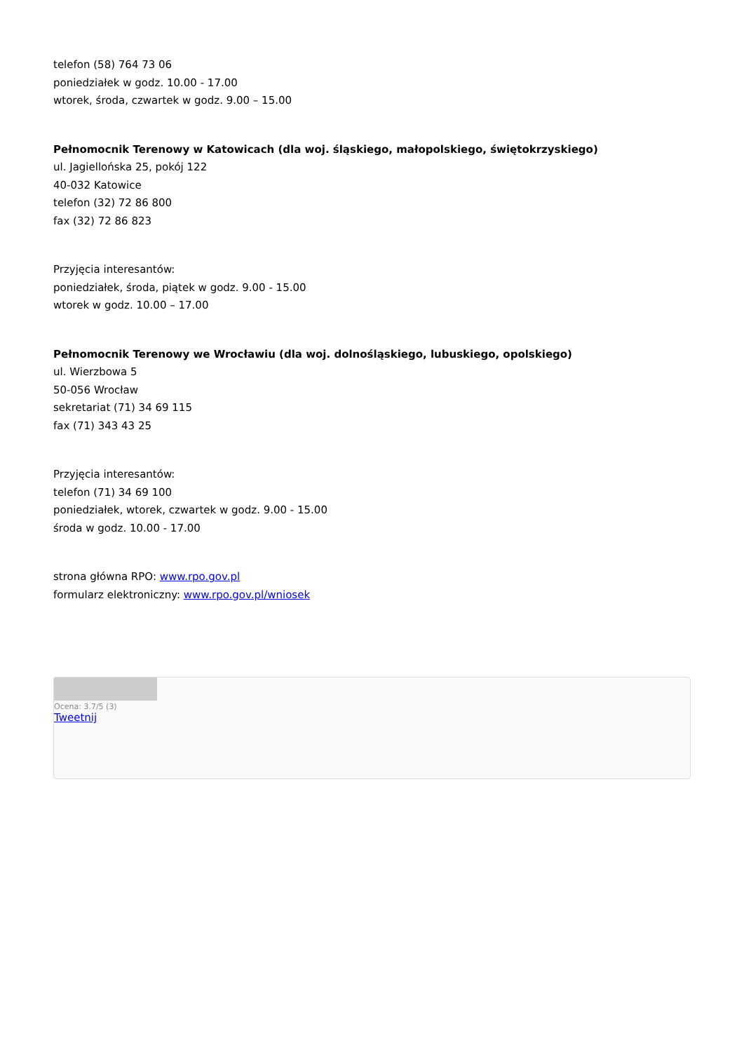telefon (58) 764 73 06
poniedziałek w godz. 10.00 - 17.00
wtorek, środa, czwartek w godz. 9.00 – 15.00
Pełnomocnik Terenowy w Katowicach (dla woj. śląskiego, małopolskiego, świętokrzyskiego)
ul. Jagiellońska 25, pokój 122
40-032 Katowice
telefon (32) 72 86 800
fax (32) 72 86 823
Przyjęcia interesantów:
poniedziałek, środa, piątek w godz. 9.00 - 15.00
wtorek w godz. 10.00 – 17.00
Pełnomocnik Terenowy we Wrocławiu (dla woj. dolnośląskiego, lubuskiego, opolskiego)
ul. Wierzbowa 5
50-056 Wrocław
sekretariat (71) 34 69 115
fax (71) 343 43 25
Przyjęcia interesantów:
telefon (71) 34 69 100
poniedziałek, wtorek, czwartek w godz. 9.00 - 15.00
środa w godz. 10.00 - 17.00
strona główna RPO: www.rpo.gov.pl
formularz elektroniczny: www.rpo.gov.pl/wniosek
Ocena: 3.7/5 (3)
Tweetnij